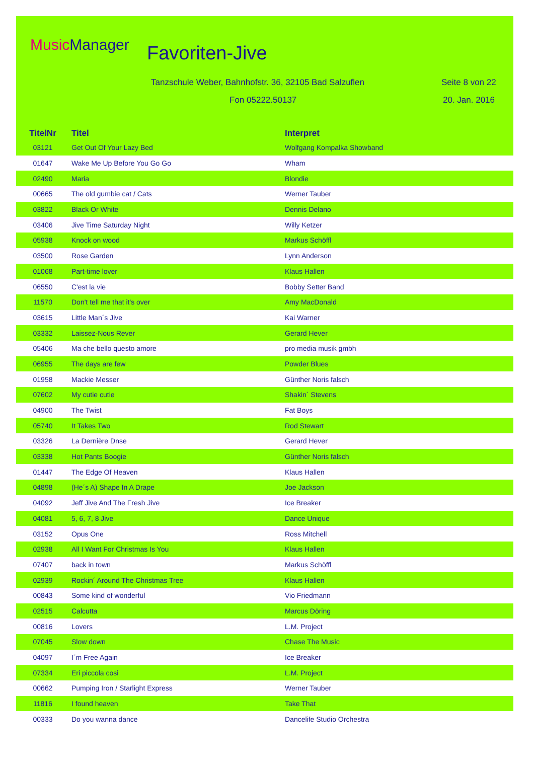Music Manager Favoriten-Jive
Tanzschule Weber, Bahnhofstr. 36, 32105 Bad Salzuflen
Seite 8 von 22
Fon 05222.50137 20. Jan. 2016
| TitelNr | Titel | Interpret |
| --- | --- | --- |
| 03121 | Get Out Of Your Lazy Bed | Wolfgang Kompalka Showband |
| 01647 | Wake Me Up Before You Go Go | Wham |
| 02490 | Maria | Blondie |
| 00665 | The old gumbie cat / Cats | Werner Tauber |
| 03822 | Black Or White | Dennis Delano |
| 03406 | Jive Time Saturday Night | Willy Ketzer |
| 05938 | Knock on wood | Markus Schöffl |
| 03500 | Rose Garden | Lynn Anderson |
| 01068 | Part-time lover | Klaus Hallen |
| 06550 | C'est la vie | Bobby Setter Band |
| 11570 | Don't tell me that it's over | Amy MacDonald |
| 03615 | Little Man´s Jive | Kai Warner |
| 03332 | Laissez-Nous Rever | Gerard Hever |
| 05406 | Ma che bello questo amore | pro media musik gmbh |
| 06955 | The days are few | Powder Blues |
| 01958 | Mackie Messer | Günther Noris falsch |
| 07602 | My cutie cutie | Shakin´ Stevens |
| 04900 | The Twist | Fat Boys |
| 05740 | It Takes Two | Rod Stewart |
| 03326 | La Dernière Dnse | Gerard Hever |
| 03338 | Hot Pants Boogie | Günther Noris falsch |
| 01447 | The Edge Of Heaven | Klaus Hallen |
| 04898 | (He´s A) Shape In A Drape | Joe Jackson |
| 04092 | Jeff Jive And The Fresh Jive | Ice Breaker |
| 04081 | 5, 6, 7, 8 Jive | Dance Unique |
| 03152 | Opus One | Ross Mitchell |
| 02938 | All I Want For Christmas Is You | Klaus Hallen |
| 07407 | back in town | Markus Schöffl |
| 02939 | Rockin´ Around The Christmas Tree | Klaus Hallen |
| 00843 | Some kind of wonderful | Vio Friedmann |
| 02515 | Calcutta | Marcus Döring |
| 00816 | Lovers | L.M. Project |
| 07045 | Slow down | Chase The Music |
| 04097 | I´m Free Again | Ice Breaker |
| 07334 | Eri piccola cosi | L.M. Project |
| 00662 | Pumping Iron / Starlight Express | Werner Tauber |
| 11816 | I found heaven | Take That |
| 00333 | Do you wanna dance | Dancelife Studio Orchestra |